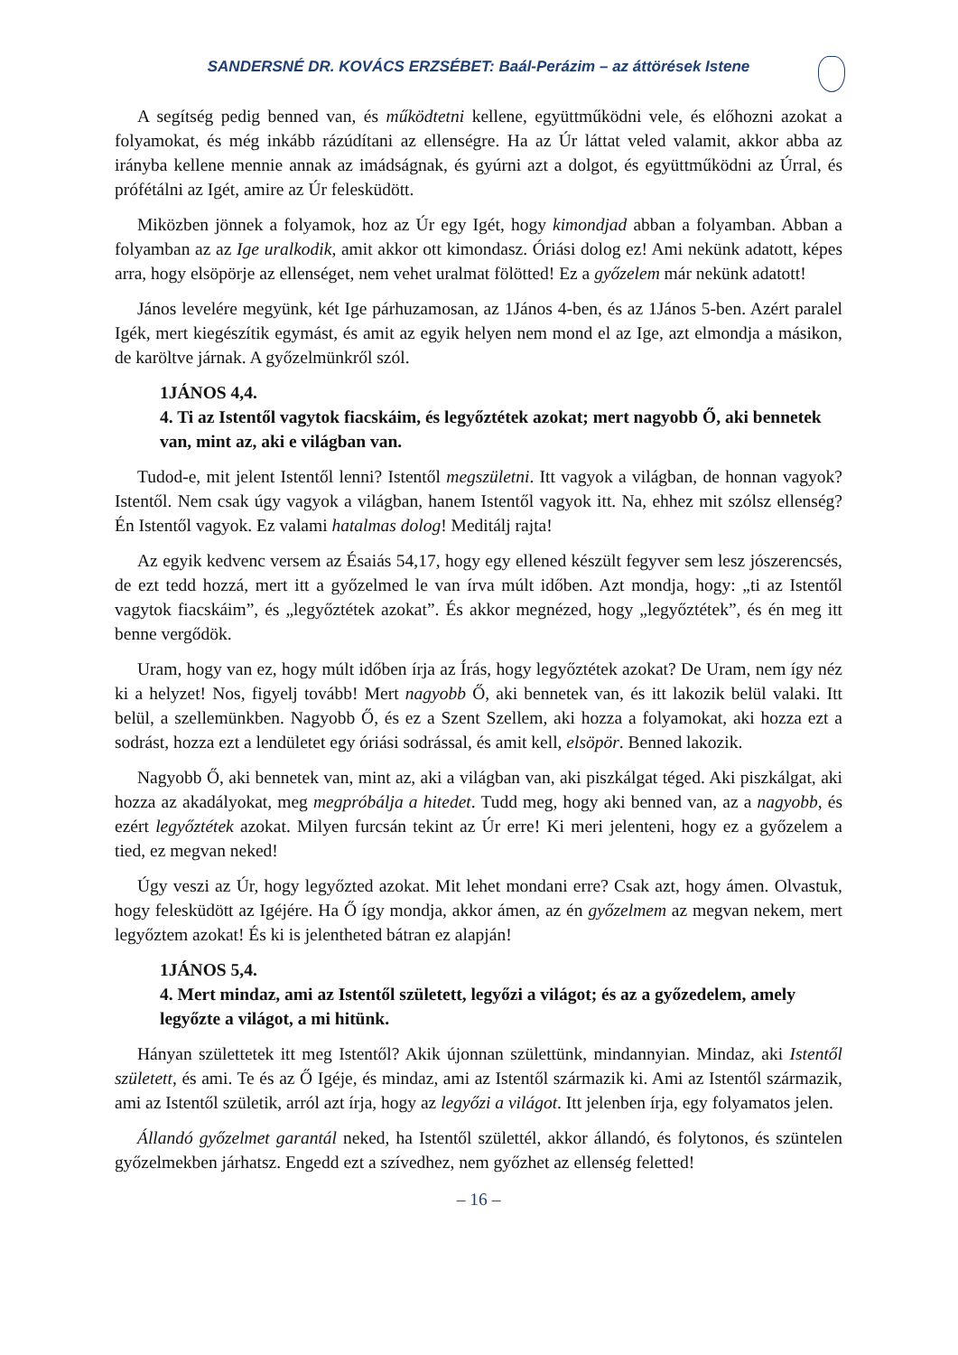SANDERSNÉ DR. KOVÁCS ERZSÉBET: Baál-Perázim – az áttörések Istene
A segítség pedig benned van, és működtetni kellene, együttműködni vele, és előhozni azokat a folyamokat, és még inkább rázúdítani az ellenségre. Ha az Úr láttat veled valamit, akkor abba az irányba kellene mennie annak az imádságnak, és gyúrni azt a dolgot, és együttműködni az Úrral, és prófétálni az Igét, amire az Úr felesküdött.
Miközben jönnek a folyamok, hoz az Úr egy Igét, hogy kimondjad abban a folyamban. Abban a folyamban az az Ige uralkodik, amit akkor ott kimondasz. Óriási dolog ez! Ami nekünk adatott, képes arra, hogy elsöpörje az ellenséget, nem vehet uralmat fölötted! Ez a győzelem már nekünk adatott!
János levelére megyünk, két Ige párhuzamosan, az 1János 4-ben, és az 1János 5-ben. Azért paralel Igék, mert kiegészítik egymást, és amit az egyik helyen nem mond el az Ige, azt elmondja a másikon, de karöltve járnak. A győzelmünkről szól.
1JÁNOS 4,4.
4. Ti az Istentől vagytok fiacskáim, és legyőztétek azokat; mert nagyobb Ő, aki bennetek van, mint az, aki e világban van.
Tudod-e, mit jelent Istentől lenni? Istentől megszületni. Itt vagyok a világban, de honnan vagyok? Istentől. Nem csak úgy vagyok a világban, hanem Istentől vagyok itt. Na, ehhez mit szólsz ellenség? Én Istentől vagyok. Ez valami hatalmas dolog! Meditálj rajta!
Az egyik kedvenc versem az Ésaiás 54,17, hogy egy ellened készült fegyver sem lesz jószerencsés, de ezt tedd hozzá, mert itt a győzelmed le van írva múlt időben. Azt mondja, hogy: „ti az Istentől vagytok fiacskáim”, és „legyőztétek azokat”. És akkor megnézed, hogy „legyőztétek”, és én meg itt benne vergődök.
Uram, hogy van ez, hogy múlt időben írja az Írás, hogy legyőztétek azokat? De Uram, nem így néz ki a helyzet! Nos, figyelj tovább! Mert nagyobb Ő, aki bennetek van, és itt lakozik belül valaki. Itt belül, a szellemünkben. Nagyobb Ő, és ez a Szent Szellem, aki hozza a folyamokat, aki hozza ezt a sodrást, hozza ezt a lendületet egy óriási sodrással, és amit kell, elsöpör. Benned lakozik.
Nagyobb Ő, aki bennetek van, mint az, aki a világban van, aki piszkálgat téged. Aki piszkálgat, aki hozza az akadályokat, meg megpróbálja a hitedet. Tudd meg, hogy aki benned van, az a nagyobb, és ezért legyőztétek azokat. Milyen furcsán tekint az Úr erre! Ki meri jelenteni, hogy ez a győzelem a tied, ez megvan neked!
Úgy veszi az Úr, hogy legyőzted azokat. Mit lehet mondani erre? Csak azt, hogy ámen. Olvastuk, hogy felesküdött az Igéjére. Ha Ő így mondja, akkor ámen, az én győzelmem az megvan nekem, mert legyőztem azokat! És ki is jelentheted bátran ez alapján!
1JÁNOS 5,4.
4. Mert mindaz, ami az Istentől született, legyőzi a világot; és az a győzedelem, amely legyőzte a világot, a mi hitünk.
Hányan születtetek itt meg Istentől? Akik újonnan születtünk, mindannyian. Mindaz, aki Istentől született, és ami. Te és az Ő Igéje, és mindaz, ami az Istentől származik ki. Ami az Istentől származik, ami az Istentől születik, arról azt írja, hogy az legyőzi a világot. Itt jelenben írja, egy folyamatos jelen.
Állandó győzelmet garantál neked, ha Istentől születtél, akkor állandó, és folytonos, és szüntelen győzelmekben járhatsz. Engedd ezt a szívedhez, nem győzhet az ellenség feletted!
– 16 –